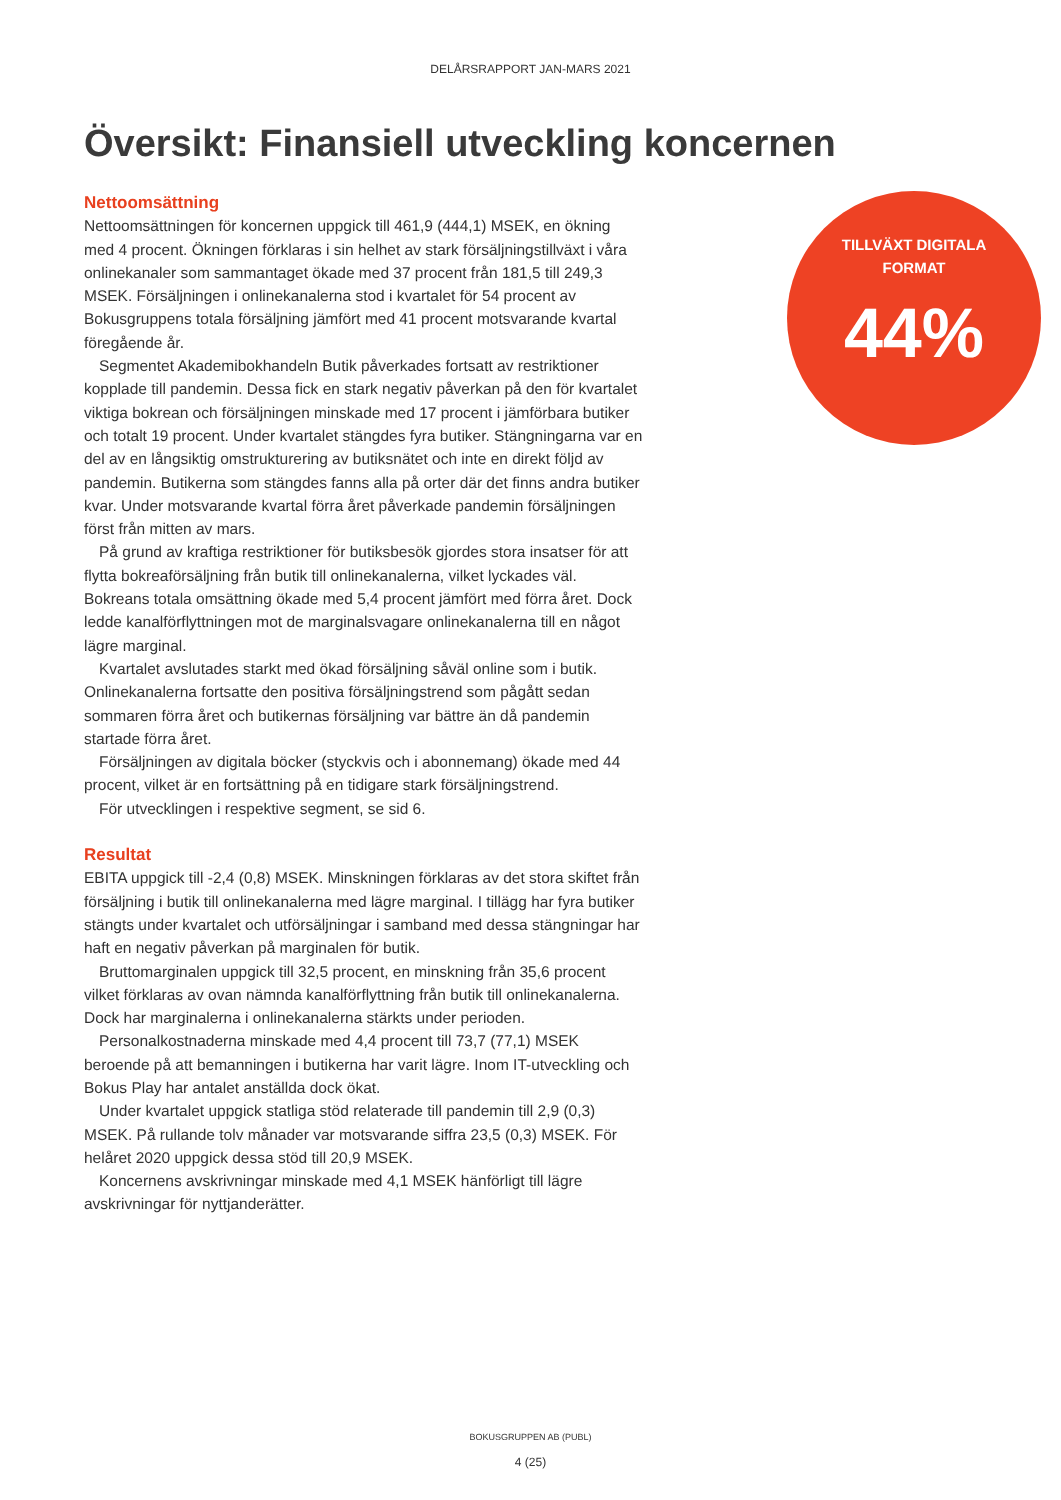DELÅRSRAPPORT JAN-MARS 2021
Översikt: Finansiell utveckling koncernen
Nettoomsättning
Nettoomsättningen för koncernen uppgick till 461,9 (444,1) MSEK, en ökning med 4 procent. Ökningen förklaras i sin helhet av stark försäljningstillväxt i våra onlinekanaler som sammantaget ökade med 37 procent från 181,5 till 249,3 MSEK. Försäljningen i onlinekanalerna stod i kvartalet för 54 procent av Bokusgruppens totala försäljning jämfört med 41 procent motsvarande kvartal föregående år.
Segmentet Akademibokhandeln Butik påverkades fortsatt av restriktioner kopplade till pandemin. Dessa fick en stark negativ påverkan på den för kvartalet viktiga bokrean och försäljningen minskade med 17 procent i jämförbara butiker och totalt 19 procent. Under kvartalet stängdes fyra butiker. Stängningarna var en del av en långsiktig omstrukturering av butiksnätet och inte en direkt följd av pandemin. Butikerna som stängdes fanns alla på orter där det finns andra butiker kvar. Under motsvarande kvartal förra året påverkade pandemin försäljningen först från mitten av mars.
På grund av kraftiga restriktioner för butiksbesök gjordes stora insatser för att flytta bokreaförsäljning från butik till onlinekanalerna, vilket lyckades väl. Bokreans totala omsättning ökade med 5,4 procent jämfört med förra året. Dock ledde kanalförflyttningen mot de marginalsvagare onlinekanalerna till en något lägre marginal.
Kvartalet avslutades starkt med ökad försäljning såväl online som i butik. Onlinekanalerna fortsatte den positiva försäljningstrend som pågått sedan sommaren förra året och butikernas försäljning var bättre än då pandemin startade förra året.
Försäljningen av digitala böcker (styckvis och i abonnemang) ökade med 44 procent, vilket är en fortsättning på en tidigare stark försäljningstrend.
För utvecklingen i respektive segment, se sid 6.
Resultat
EBITA uppgick till -2,4 (0,8) MSEK. Minskningen förklaras av det stora skiftet från försäljning i butik till onlinekanalerna med lägre marginal. I tillägg har fyra butiker stängts under kvartalet och utförsäljningar i samband med dessa stängningar har haft en negativ påverkan på marginalen för butik.
Bruttomarginalen uppgick till 32,5 procent, en minskning från 35,6 procent vilket förklaras av ovan nämnda kanalförflyttning från butik till onlinekanalerna. Dock har marginalerna i onlinekanalerna stärkts under perioden.
Personalkostnaderna minskade med 4,4 procent till 73,7 (77,1) MSEK beroende på att bemanningen i butikerna har varit lägre. Inom IT-utveckling och Bokus Play har antalet anställda dock ökat.
Under kvartalet uppgick statliga stöd relaterade till pandemin till 2,9 (0,3) MSEK. På rullande tolv månader var motsvarande siffra 23,5 (0,3) MSEK. För helåret 2020 uppgick dessa stöd till 20,9 MSEK.
Koncernens avskrivningar minskade med 4,1 MSEK hänförligt till lägre avskrivningar för nyttjanderätter.
TILLVÄXT DIGITALA
FORMAT
44%
BOKUSGRUPPEN AB (PUBL)
4 (25)